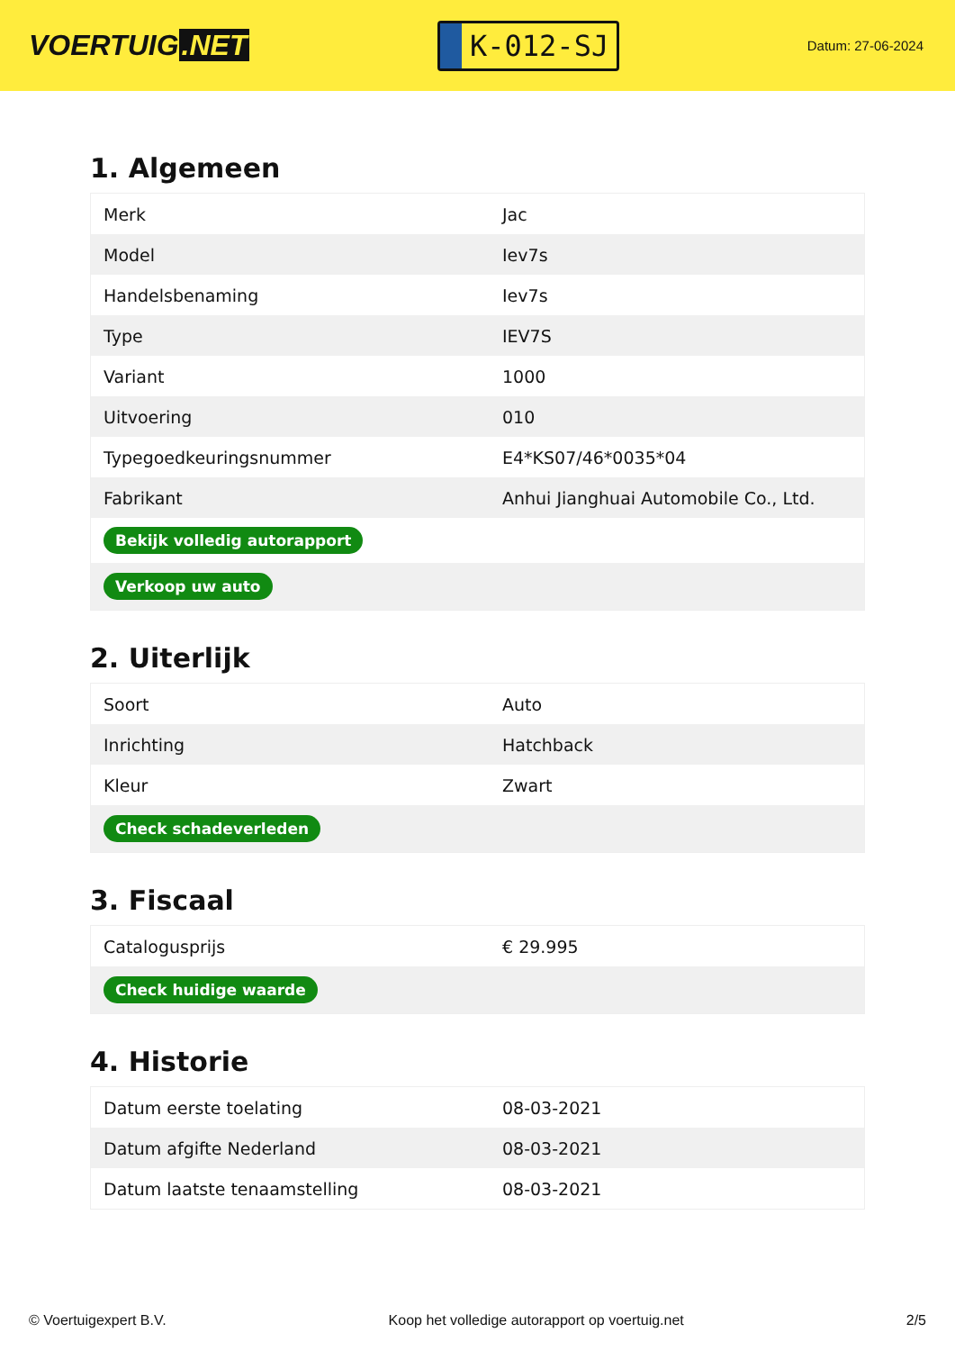VOERTUIG.NET
K-012-SJ
Datum: 27-06-2024
1. Algemeen
| Merk | Jac |
| Model | Iev7s |
| Handelsbenaming | Iev7s |
| Type | IEV7S |
| Variant | 1000 |
| Uitvoering | 010 |
| Typegoedkeuringsnummer | E4*KS07/46*0035*04 |
| Fabrikant | Anhui Jianghuai Automobile Co., Ltd. |
| Bekijk volledig autorapport | |
| Verkoop uw auto | |
2. Uiterlijk
| Soort | Auto |
| Inrichting | Hatchback |
| Kleur | Zwart |
| Check schadeverleden | |
3. Fiscaal
| Catalogusprijs | € 29.995 |
| Check huidige waarde | |
4. Historie
| Datum eerste toelating | 08-03-2021 |
| Datum afgifte Nederland | 08-03-2021 |
| Datum laatste tenaamstelling | 08-03-2021 |
© Voertuigexpert B.V. Koop het volledige autorapport op voertuig.net 2/5